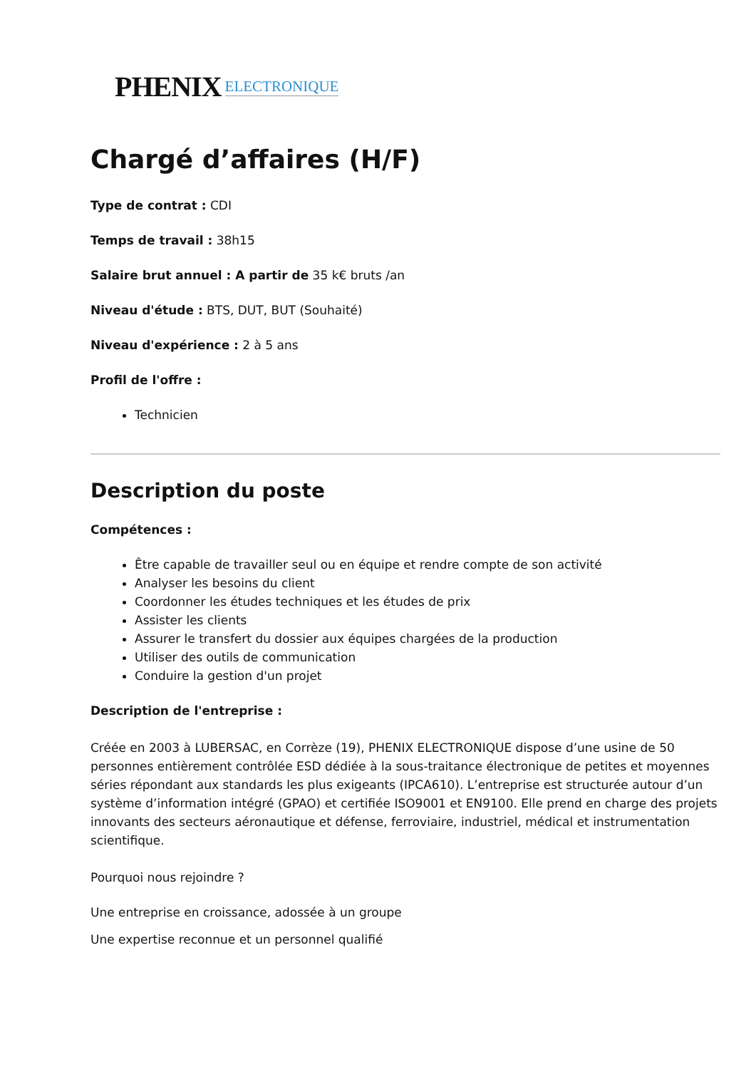PHENIX ELECTRONIQUE
Chargé d’affaires (H/F)
Type de contrat : CDI
Temps de travail : 38h15
Salaire brut annuel : A partir de 35 k€ bruts /an
Niveau d'étude : BTS, DUT, BUT (Souhaité)
Niveau d'expérience : 2 à 5 ans
Profil de l'offre :
Technicien
Description du poste
Compétences :
Être capable de travailler seul ou en équipe et rendre compte de son activité
Analyser les besoins du client
Coordonner les études techniques et les études de prix
Assister les clients
Assurer le transfert du dossier aux équipes chargées de la production
Utiliser des outils de communication
Conduire la gestion d'un projet
Description de l'entreprise :
Créée en 2003 à LUBERSAC, en Corrèze (19), PHENIX ELECTRONIQUE dispose d’une usine de 50 personnes entièrement contrôlée ESD dédiée à la sous-traitance électronique de petites et moyennes séries répondant aux standards les plus exigeants (IPCA610). L’entreprise est structurée autour d’un système d’information intégré (GPAO) et certifiée ISO9001 et EN9100. Elle prend en charge des projets innovants des secteurs aéronautique et défense, ferroviaire, industriel, médical et instrumentation scientifique.
Pourquoi nous rejoindre ?
Une entreprise en croissance, adossée à un groupe
Une expertise reconnue et un personnel qualifié